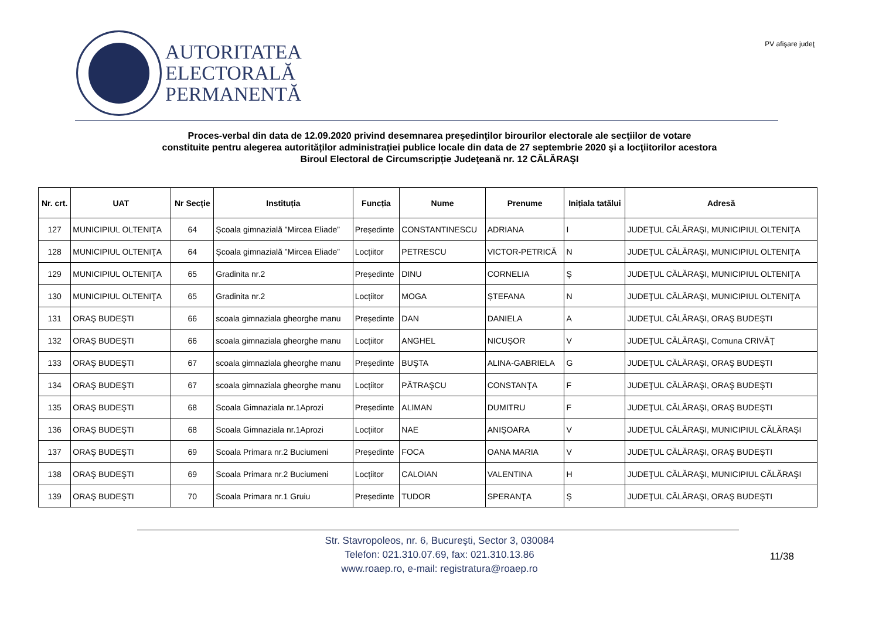AUTORITATEA
ELECTORALĂ
PERMANENTĂ
PV afişare judeţ
Proces-verbal din data de 12.09.2020 privind desemnarea preşedinţilor birourilor electorale ale secţiilor de votare
constituite pentru alegerea autorităților administrației publice locale din data de 27 septembrie 2020 şi a locţiitorilor acestora
Biroul Electoral de Circumscripție Judeţeană nr. 12 CĂLĂRAŞI
| Nr. crt. | UAT | Nr Secție | Instituția | Funcția | Nume | Prenume | Inițiala tatălui | Adresă |
| --- | --- | --- | --- | --- | --- | --- | --- | --- |
| 127 | MUNICIPIUL OLTENIŢA | 64 | Şcoala gimnazială ”Mircea Eliade” | Președinte | CONSTANTINESCU | ADRIANA | I | JUDEŢUL CĂLĂRAŞI, MUNICIPIUL OLTENIŢA |
| 128 | MUNICIPIUL OLTENIŢA | 64 | Şcoala gimnazială ”Mircea Eliade” | Locțiitor | PETRESCU | VICTOR-PETRICĂ | N | JUDEŢUL CĂLĂRAŞI, MUNICIPIUL OLTENIŢA |
| 129 | MUNICIPIUL OLTENIŢA | 65 | Gradinita nr.2 | Președinte | DINU | CORNELIA | Ș | JUDEŢUL CĂLĂRAŞI, MUNICIPIUL OLTENIŢA |
| 130 | MUNICIPIUL OLTENIŢA | 65 | Gradinita nr.2 | Locțiitor | MOGA | ȘTEFANA | N | JUDEŢUL CĂLĂRAŞI, MUNICIPIUL OLTENIŢA |
| 131 | ORAŞ BUDEŞTI | 66 | scoala gimnaziala gheorghe manu | Președinte | DAN | DANIELA | A | JUDEŢUL CĂLĂRAŞI, ORAŞ BUDEŞTI |
| 132 | ORAŞ BUDEŞTI | 66 | scoala gimnaziala gheorghe manu | Locțiitor | ANGHEL | NICUŞOR | V | JUDEŢUL CĂLĂRAŞI, Comuna CRIVĂŢ |
| 133 | ORAŞ BUDEŞTI | 67 | scoala gimnaziala gheorghe manu | Președinte | BUŞTA | ALINA-GABRIELA | G | JUDEŢUL CĂLĂRAŞI, ORAŞ BUDEŞTI |
| 134 | ORAŞ BUDEŞTI | 67 | scoala gimnaziala gheorghe manu | Locțiitor | PĂTRAŞCU | CONSTANŢA | F | JUDEŢUL CĂLĂRAŞI, ORAŞ BUDEŞTI |
| 135 | ORAŞ BUDEŞTI | 68 | Scoala Gimnaziala nr.1Aprozi | Președinte | ALIMAN | DUMITRU | F | JUDEŢUL CĂLĂRAŞI, ORAŞ BUDEŞTI |
| 136 | ORAŞ BUDEŞTI | 68 | Scoala Gimnaziala nr.1Aprozi | Locțiitor | NAE | ANIŞOARA | V | JUDEŢUL CĂLĂRAŞI, MUNICIPIUL CĂLĂRAŞI |
| 137 | ORAŞ BUDEŞTI | 69 | Scoala Primara nr.2 Buciumeni | Președinte | FOCA | OANA MARIA | V | JUDEŢUL CĂLĂRAŞI, ORAŞ BUDEŞTI |
| 138 | ORAŞ BUDEŞTI | 69 | Scoala Primara nr.2 Buciumeni | Locțiitor | CALOIAN | VALENTINA | H | JUDEŢUL CĂLĂRAŞI, MUNICIPIUL CĂLĂRAŞI |
| 139 | ORAŞ BUDEŞTI | 70 | Scoala Primara nr.1 Gruiu | Președinte | TUDOR | SPERANŢA | Ș | JUDEŢUL CĂLĂRAŞI, ORAŞ BUDEŞTI |
Str. Stavropoleos, nr. 6, Bucureşti, Sector 3, 030084
Telefon: 021.310.07.69, fax: 021.310.13.86
www.roaep.ro, e-mail: registratura@roaep.ro
11/38